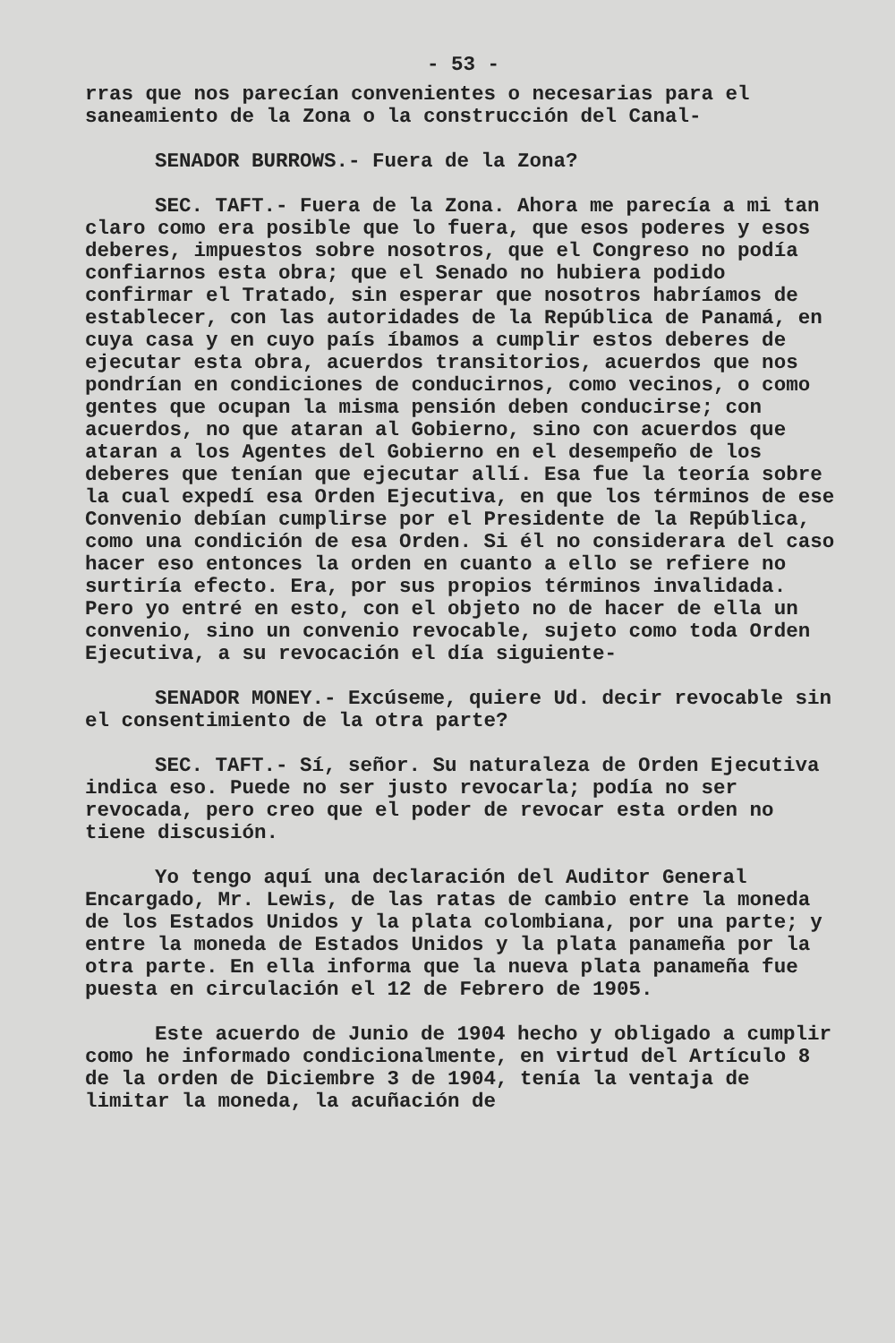- 53 -
rras que nos parecían convenientes o necesarias para el saneamiento de la Zona o la construcción del Canal-
SENADOR BURROWS.- Fuera de la Zona?
SEC. TAFT.- Fuera de la Zona. Ahora me parecía a mi tan claro como era posible que lo fuera, que esos poderes y esos deberes, impuestos sobre nosotros, que el Congreso no podía confiarnos esta obra; que el Senado no hubiera podido confirmar el Tratado, sin esperar que nosotros habríamos de establecer, con las autoridades de la República de Panamá, en cuya casa y en cuyo país íbamos a cumplir estos deberes de ejecutar esta obra, acuerdos transitorios, acuerdos que nos pondrían en condiciones de conducirnos, como vecinos, o como gentes que ocupan la misma pensión deben conducirse; con acuerdos, no que ataran al Gobierno, sino con acuerdos que ataran a los Agentes del Gobierno en el desempeño de los deberes que tenían que ejecutar allí. Esa fue la teoría sobre la cual expedí esa Orden Ejecutiva, en que los términos de ese Convenio debían cumplirse por el Presidente de la República, como una condición de esa Orden. Si él no considerara del caso hacer eso entonces la orden en cuanto a ello se refiere no surtiría efecto. Era, por sus propios términos invalidada. Pero yo entré en esto, con el objeto no de hacer de ella un convenio, sino un convenio revocable, sujeto como toda Orden Ejecutiva, a su revocación el día siguiente-
SENADOR MONEY.- Excúseme, quiere Ud. decir revocable sin el consentimiento de la otra parte?
SEC. TAFT.- Sí, señor. Su naturaleza de Orden Ejecutiva indica eso. Puede no ser justo revocarla; podía no ser revocada, pero creo que el poder de revocar esta orden no tiene discusión.
Yo tengo aquí una declaración del Auditor General Encargado, Mr. Lewis, de las ratas de cambio entre la moneda de los Estados Unidos y la plata colombiana, por una parte; y entre la moneda de Estados Unidos y la plata panameña por la otra parte. En ella informa que la nueva plata panameña fue puesta en circulación el 12 de Febrero de 1905.
Este acuerdo de Junio de 1904 hecho y obligado a cumplir como he informado condicionalmente, en virtud del Artículo 8 de la orden de Diciembre 3 de 1904, tenía la ventaja de limitar la moneda, la acuñación de